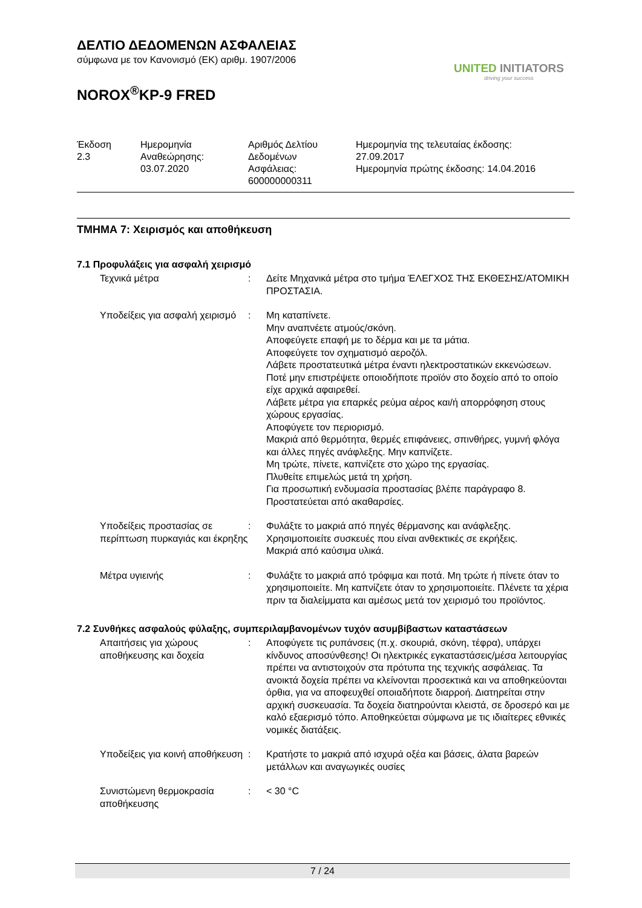ΔΕΛΤΙΟ ΔΕΔΟΜΕΝΩΝ ΑΣΦΑΛΕΙΑΣ
σύμφωνα με τον Κανονισμό (ΕΚ) αριθμ. 1907/2006
NOROX<sup>®</sup>KP-9 FRED
UNITED INITIATORS
driving your success
| Έκδοση 2.3 | Ημερομηνία Αναθεώρησης: 03.07.2020 | Αριθμός Δελτίου Δεδομένων Ασφάλειας: 600000000311 | Ημερομηνία της τελευταίας έκδοσης: 27.09.2017 Ημερομηνία πρώτης έκδοσης: 14.04.2016 |
ΤΜΗΜΑ 7: Χειρισμός και αποθήκευση
7.1 Προφυλάξεις για ασφαλή χειρισμό
| Τεχνικά μέτρα | : | Δείτε Μηχανικά μέτρα στο τμήμα ΈΛΕΓΧΟΣ ΤΗΣ ΕΚΘΕΣΗΣ/ΑΤΟΜΙΚΗ ΠΡΟΣΤΑΣΙΑ. |
| Υποδείξεις για ασφαλή χειρισμό | : | Μη καταπίνετε. Μην αναπνέετε ατμούς/σκόνη. Αποφεύγετε επαφή με το δέρμα και με τα μάτια. Αποφεύγετε τον σχηματισμό αεροζόλ. Λάβετε προστατευτικά μέτρα έναντι ηλεκτροστατικών εκκενώσεων. Ποτέ μην επιστρέψετε οποιοδήποτε προϊόν στο δοχείο από το οποίο είχε αρχικά αφαιρεθεί. Λάβετε μέτρα για επαρκές ρεύμα αέρος και/ή απορρόφηση στους χώρους εργασίας. Αποφύγετε τον περιορισμό. Μακριά από θερμότητα, θερμές επιφάνειες, σπινθήρες, γυμνή φλόγα και άλλες πηγές ανάφλεξης. Μην καπνίζετε. Μη τρώτε, πίνετε, καπνίζετε στο χώρο της εργασίας. Πλυθείτε επιμελώς μετά τη χρήση. Για προσωπική ενδυμασία προστασίας βλέπε παράγραφο 8. Προστατεύεται από ακαθαρσίες. |
| Υποδείξεις προστασίας σε περίπτωση πυρκαγιάς και έκρηξης | : | Φυλάξτε το μακριά από πηγές θέρμανσης και ανάφλεξης. Χρησιμοποιείτε συσκευές που είναι ανθεκτικές σε εκρήξεις. Μακριά από καύσιμα υλικά. |
| Μέτρα υγιεινής | : | Φυλάξτε το μακριά από τρόφιμα και ποτά. Μη τρώτε ή πίνετε όταν το χρησιμοποιείτε. Μη καπνίζετε όταν το χρησιμοποιείτε. Πλένετε τα χέρια πριν τα διαλείμματα και αμέσως μετά τον χειρισμό του προϊόντος. |
7.2 Συνθήκες ασφαλούς φύλαξης, συμπεριλαμβανομένων τυχόν ασυμβίβαστων καταστάσεων
| Απαιτήσεις για χώρους αποθήκευσης και δοχεία | : | Αποφύγετε τις ρυπάνσεις (π.χ. σκουριά, σκόνη, τέφρα), υπάρχει κίνδυνος αποσύνθεσης! Οι ηλεκτρικές εγκαταστάσεις/μέσα λειτουργίας πρέπει να αντιστοιχούν στα πρότυπα της τεχνικής ασφάλειας. Τα ανοικτά δοχεία πρέπει να κλείνονται προσεκτικά και να αποθηκεύονται όρθια, για να αποφευχθεί οποιαδήποτε διαρροή. Διατηρείται στην αρχική συσκευασία. Τα δοχεία διατηρούνται κλειστά, σε δροσερό και με καλό εξαερισμό τόπο. Αποθηκεύεται σύμφωνα με τις ιδιαίτερες εθνικές νομικές διατάξεις. |
| Υποδείξεις για κοινή αποθήκευση | : | Κρατήστε το μακριά από ισχυρά οξέα και βάσεις, άλατα βαρεών μετάλλων και αναγωγικές ουσίες |
| Συνιστώμενη θερμοκρασία αποθήκευσης | : | < 30 °C |
7 / 24